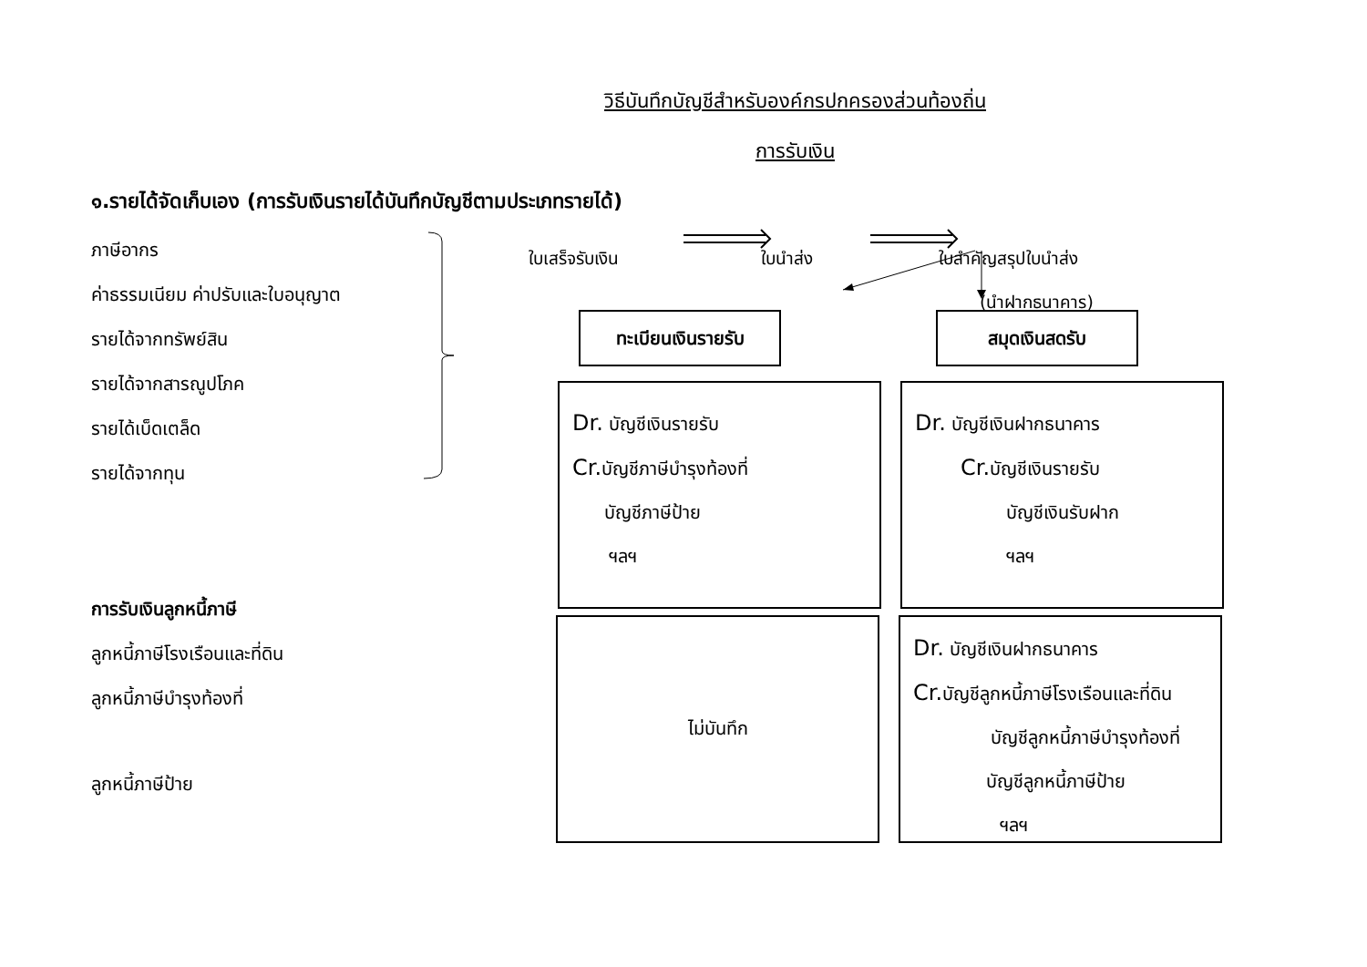วิธีบันทึกบัญชีสำหรับองค์กรปกครองส่วนท้องถิ่น
การรับเงิน
๑.รายได้จัดเก็บเอง (การรับเงินรายได้บันทึกบัญชีตามประเภทรายได้)
ภาษีอากร
ค่าธรรมเนียม ค่าปรับและใบอนุญาต
รายได้จากทรัพย์สิน
รายได้จากสารณูปโภค
รายได้เบ็ดเตล็ด
รายได้จากทุน
การรับเงินลูกหนี้ภาษี
ลูกหนี้ภาษีโรงเรือนและที่ดิน
ลูกหนี้ภาษีบำรุงท้องที่
ลูกหนี้ภาษีป้าย
ใบเสร็จรับเงิน ใบนำส่ง ใบสำคัญสรุปใบนำส่ง
(นำฝากธนาคาร)
ทะเบียนเงินรายรับ สมุดเงินสดรับ
Dr. บัญชีเงินรายรับ
Cr. บัญชีภาษีบำรุงท้องที่
บัญชีภาษีป้าย
ฯลฯ
Dr. บัญชีเงินฝากธนาคาร
Cr. บัญชีเงินรายรับ
บัญชีเงินรับฝาก
ฯลฯ
ไม่บันทึก
Dr. บัญชีเงินฝากธนาคาร
Cr. บัญชีลูกหนี้ภาษีโรงเรือนและที่ดิน
บัญชีลูกหนี้ภาษีบำรุงท้องที่
บัญชีลูกหนี้ภาษีป้าย
ฯลฯ